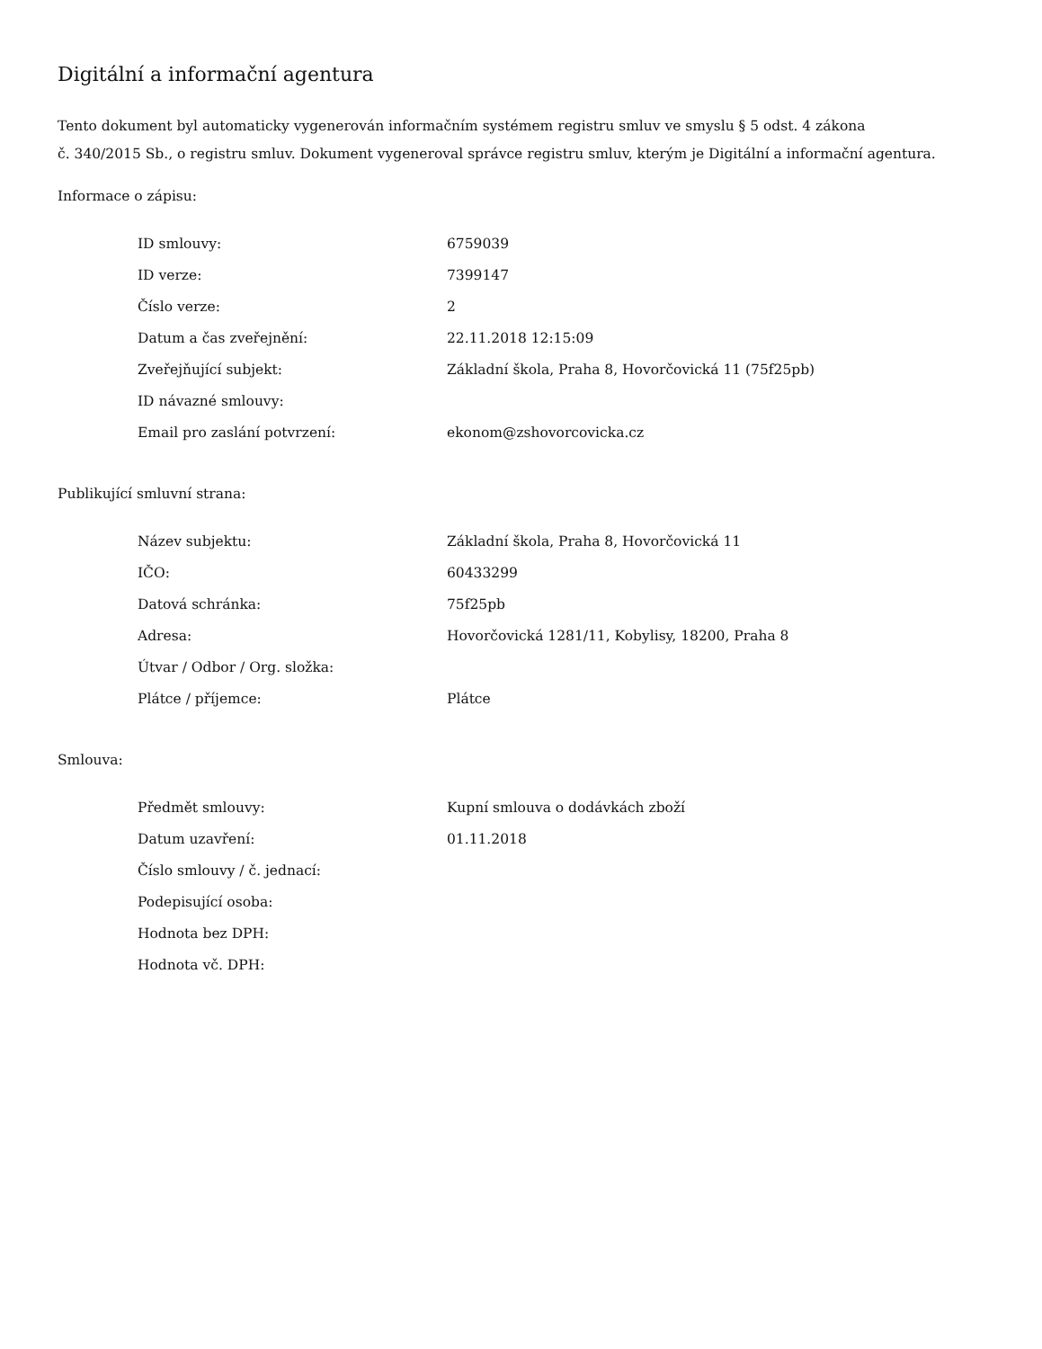Digitální a informační agentura
Tento dokument byl automaticky vygenerován informačním systémem registru smluv ve smyslu § 5 odst. 4 zákona
č. 340/2015 Sb., o registru smluv. Dokument vygeneroval správce registru smluv, kterým je Digitální a informační agentura.
Informace o zápisu:
| ID smlouvy: | 6759039 |
| ID verze: | 7399147 |
| Číslo verze: | 2 |
| Datum a čas zveřejnění: | 22.11.2018 12:15:09 |
| Zveřejňující subjekt: | Základní škola, Praha 8, Hovorčovická 11 (75f25pb) |
| ID návazné smlouvy: | |
| Email pro zaslání potvrzení: | ekonom@zshovorcovicka.cz |
Publikující smluvní strana:
| Název subjektu: | Základní škola, Praha 8, Hovorčovická 11 |
| IČO: | 60433299 |
| Datová schránka: | 75f25pb |
| Adresa: | Hovorčovická 1281/11, Kobylisy, 18200, Praha 8 |
| Útvar / Odbor / Org. složka: | |
| Plátce / příjemce: | Plátce |
Smlouva:
| Předmět smlouvy: | Kupní smlouva o dodávkách zboží |
| Datum uzavření: | 01.11.2018 |
| Číslo smlouvy / č. jednací: | |
| Podepisující osoba: | |
| Hodnota bez DPH: | |
| Hodnota vč. DPH: | |